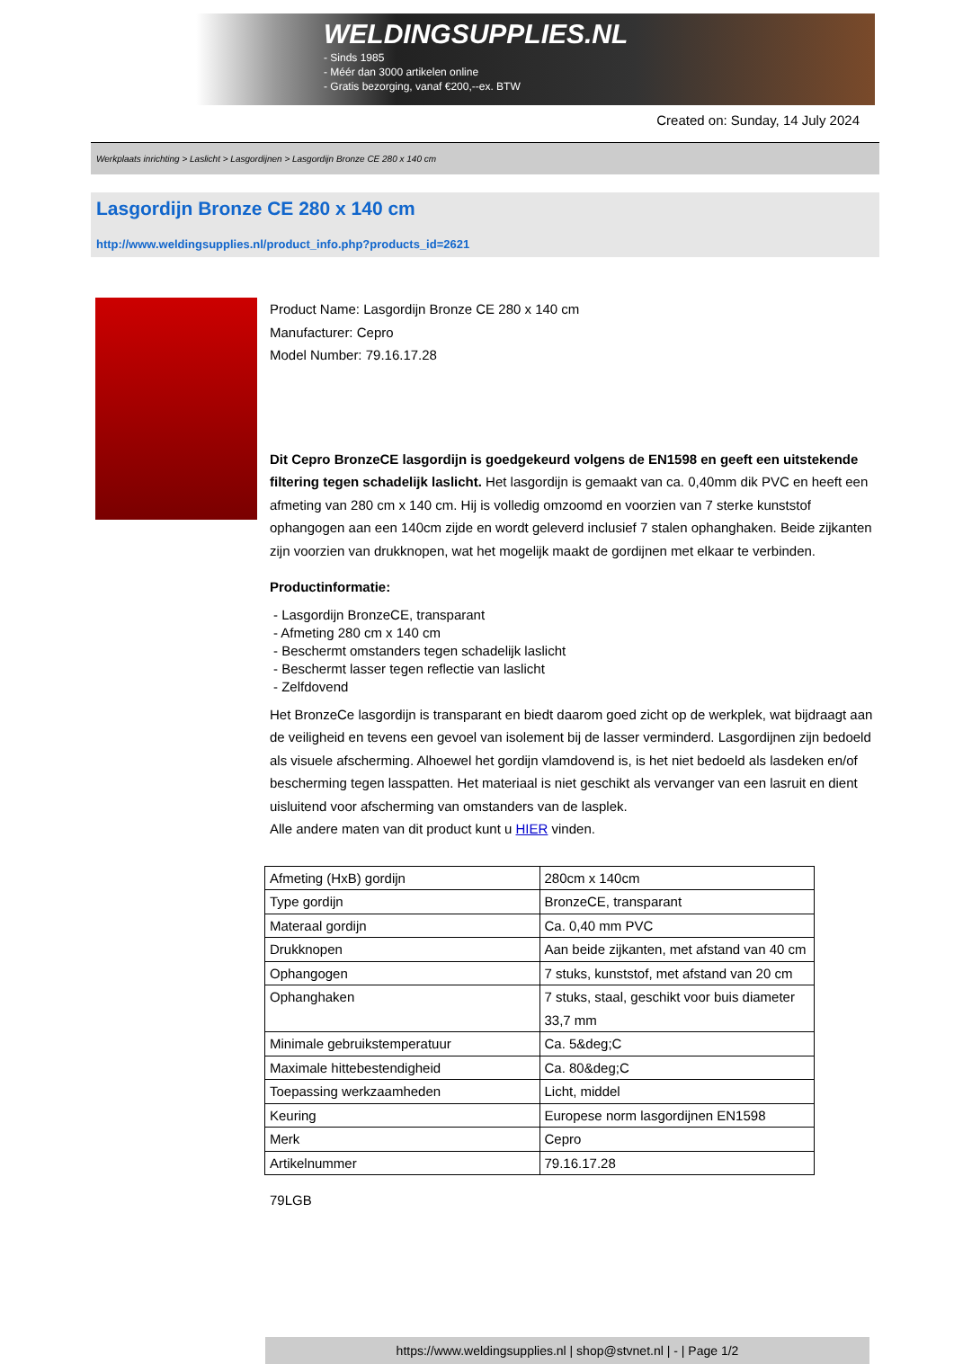WELDINGSUPPLIES.NL
- Sinds 1985
- Méér dan 3000 artikelen online
- Gratis bezorging, vanaf €200,--ex. BTW
Created on: Sunday, 14 July 2024
Werkplaats inrichting > Laslicht > Lasgordijnen > Lasgordijn Bronze CE 280 x 140 cm
Lasgordijn Bronze CE 280 x 140 cm
http://www.weldingsupplies.nl/product_info.php?products_id=2621
Product Name: Lasgordijn Bronze CE 280 x 140 cm
Manufacturer: Cepro
Model Number: 79.16.17.28
Dit Cepro BronzeCE lasgordijn is goedgekeurd volgens de EN1598 en geeft een uitstekende filtering tegen schadelijk laslicht. Het lasgordijn is gemaakt van ca. 0,40mm dik PVC en heeft een afmeting van 280 cm x 140 cm. Hij is volledig omzoomd en voorzien van 7 sterke kunststof ophangogen aan een 140cm zijde en wordt geleverd inclusief 7 stalen ophanghaken. Beide zijkanten zijn voorzien van drukknopen, wat het mogelijk maakt de gordijnen met elkaar te verbinden.
Productinformatie:
- Lasgordijn BronzeCE, transparant
- Afmeting 280 cm x 140 cm
- Beschermt omstanders tegen schadelijk laslicht
- Beschermt lasser tegen reflectie van laslicht
- Zelfdovend
Het BronzeCe lasgordijn is transparant en biedt daarom goed zicht op de werkplek, wat bijdraagt aan de veiligheid en tevens een gevoel van isolement bij de lasser verminderd. Lasgordijnen zijn bedoeld als visuele afscherming. Alhoewel het gordijn vlamdovend is, is het niet bedoeld als lasdeken en/of bescherming tegen lasspatten. Het materiaal is niet geschikt als vervanger van een lasruit en dient uisluitend voor afscherming van omstanders van de lasplek.
Alle andere maten van dit product kunt u HIER vinden.
| Afmeting (HxB) gordijn | 280cm x 140cm |
| Type gordijn | BronzeCE, transparant |
| Materaal gordijn | Ca. 0,40 mm PVC |
| Drukknopen | Aan beide zijkanten, met afstand van 40 cm |
| Ophangogen | 7 stuks, kunststof, met afstand van 20 cm |
| Ophanghaken | 7 stuks, staal, geschikt voor buis diameter 33,7 mm |
| Minimale gebruikstemperatuur | Ca. 5&deg;C |
| Maximale hittebestendigheid | Ca. 80&deg;C |
| Toepassing werkzaamheden | Licht, middel |
| Keuring | Europese norm lasgordijnen EN1598 |
| Merk | Cepro |
| Artikelnummer | 79.16.17.28 |
79LGB
https://www.weldingsupplies.nl | shop@stvnet.nl | - | Page 1/2